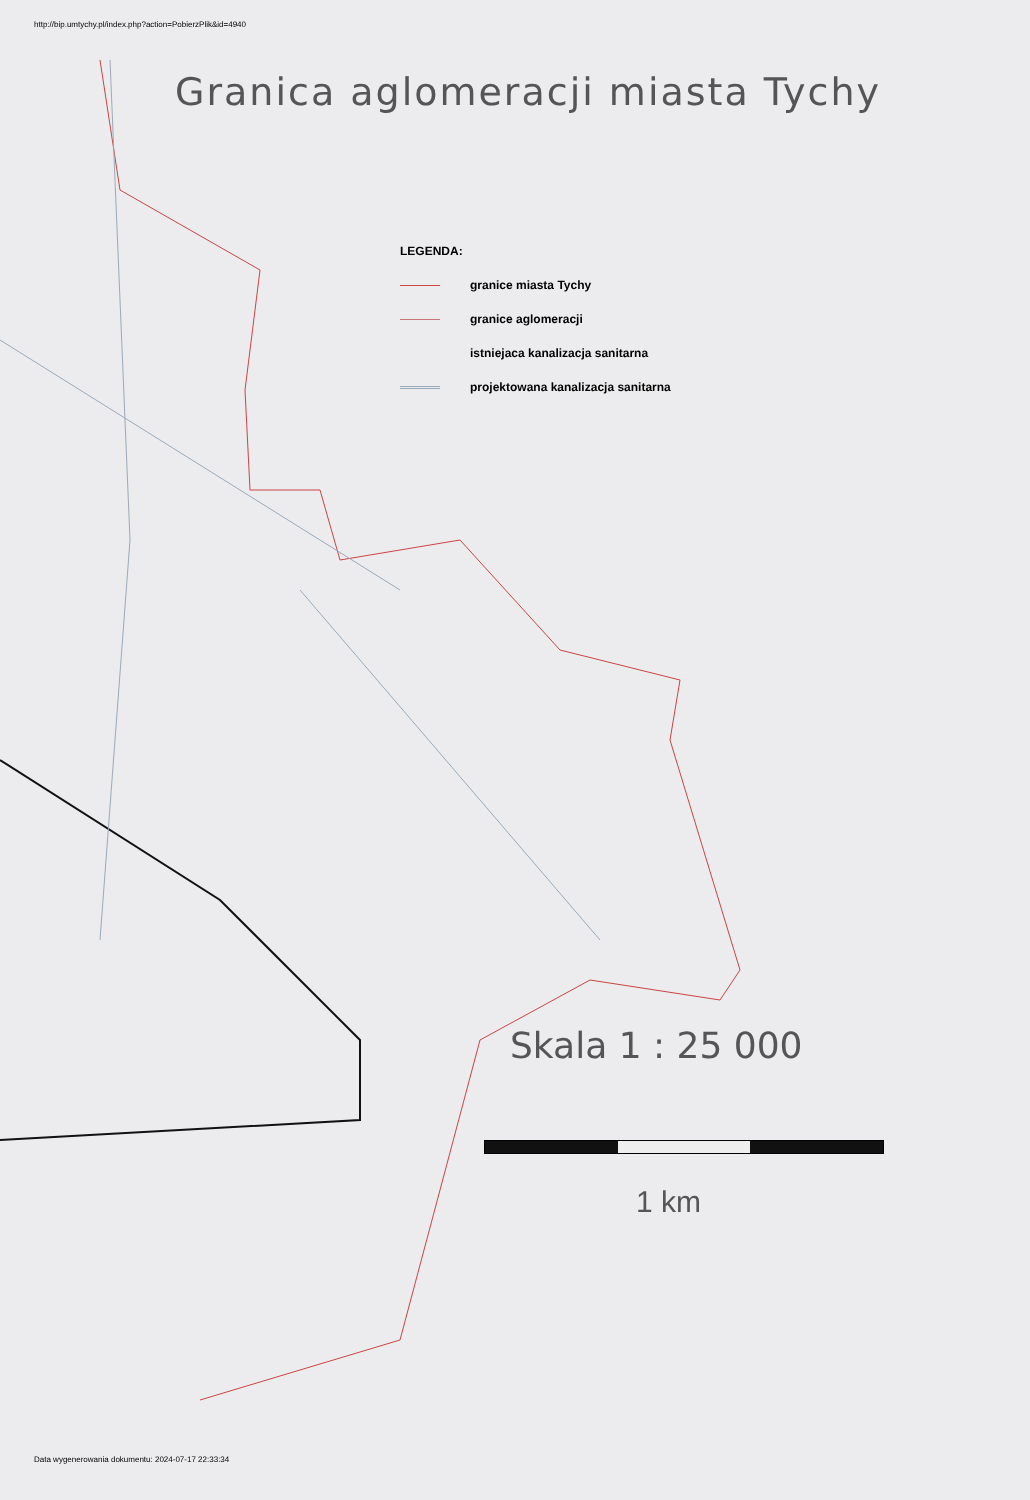http://bip.umtychy.pl/index.php?action=PobierzPlik&id=4940
Granica aglomeracji miasta Tychy
LEGENDA:
granice miasta Tychy
granice aglomeracji
istniejaca kanalizacja sanitarna
projektowana kanalizacja sanitarna
Skala 1 : 25 000
1 km
Data wygenerowania dokumentu: 2024-07-17 22:33:34